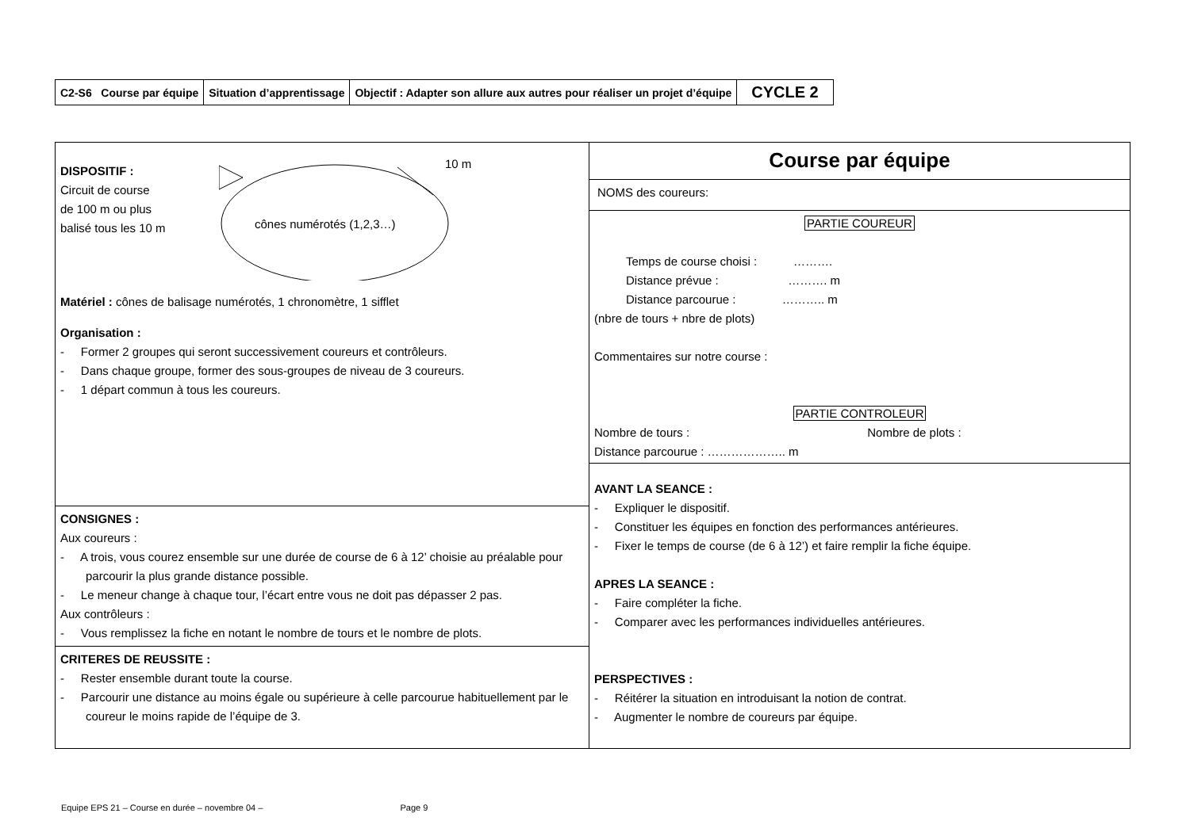| C2-S6 Course par équipe | Situation d’apprentissage | Objectif : Adapter son allure aux autres pour réaliser un projet d’équipe | CYCLE 2 |
| DISPOSITIF : Circuit de course de 100 m ou plus balisé tous les 10 m cônes numérotés (1,2,3…) 10 m Matériel : cônes de balisage numérotés, 1 chronomètre, 1 sifflet Organisation : - Former 2 groupes qui seront successivement coureurs et contrôleurs. - Dans chaque groupe, former des sous-groupes de niveau de 3 coureurs. - 1 départ commun à tous les coureurs. | Course par équipe NOMS des coureurs: PARTIE COUREUR Temps de course choisi : ………. Distance prévue : ………. m Distance parcourue : ……….. m (nbre de tours + nbre de plots) Commentaires sur notre course : PARTIE CONTROLEUR Nombre de tours : Nombre de plots : Distance parcourue : ……………….. m AVANT LA SEANCE : - Expliquer le dispositif. - Constituer les équipes en fonction des performances antérieures. - Fixer le temps de course (de 6 à 12’) et faire remplir la fiche équipe. APRES LA SEANCE : - Faire compléter la fiche. - Comparer avec les performances individuelles antérieures. PERSPECTIVES : - Réitérer la situation en introduisant la notion de contrat. - Augmenter le nombre de coureurs par équipe. |
| CONSIGNES : Aux coureurs : - A trois, vous courez ensemble sur une durée de course de 6 à 12’ choisie au préalable pour parcourir la plus grande distance possible. - Le meneur change à chaque tour, l’écart entre vous ne doit pas dépasser 2 pas. Aux contrôleurs : - Vous remplissez la fiche en notant le nombre de tours et le nombre de plots. | |
| CRITERES DE REUSSITE : - Rester ensemble durant toute la course. - Parcourir une distance au moins égale ou supérieure à celle parcourue habituellement par le coureur le moins rapide de l’équipe de 3. | |
Equipe EPS 21 – Course en durée – novembre 04 – Page 9